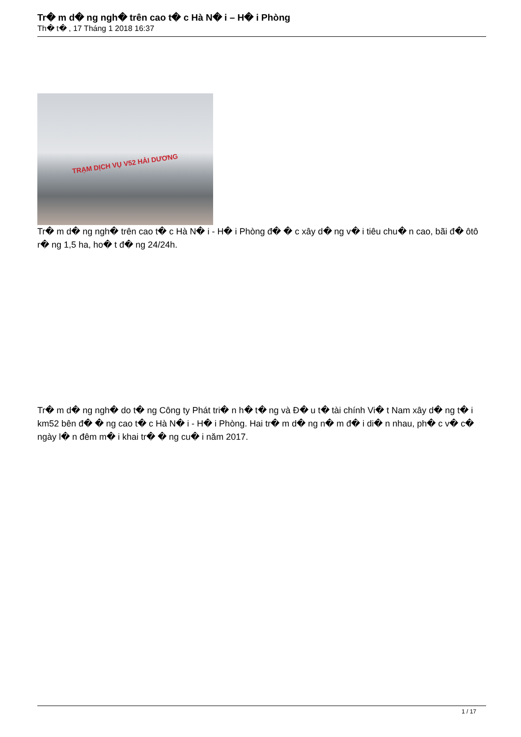Tr� m d� ng ngh� trên cao t� c Hà N� i – H� i Phòng
Th� t� , 17 Tháng 1 2018 16:37
TRẠM DỊCH VỤ V52 HẢI DƯƠNG
Tr� m d� ng ngh� trên cao t� c Hà N� i - H� i Phòng đ� � c xây d� ng v� i tiêu chu� n cao, bãi đ� ôtô r� ng 1,5 ha, ho� t đ� ng 24/24h.
Tr� m d� ng ngh� do t� ng Công ty Phát tri� n h� t� ng và Đ� u t� tài chính Vi� t Nam xây d� ng t� i km52 bên đ� � ng cao t� c Hà N� i - H� i Phòng. Hai tr� m d� ng n� m đ� i di� n nhau, ph� c v� c� ngày l� n đêm m� i khai tr� � ng cu� i năm 2017.
1 / 17